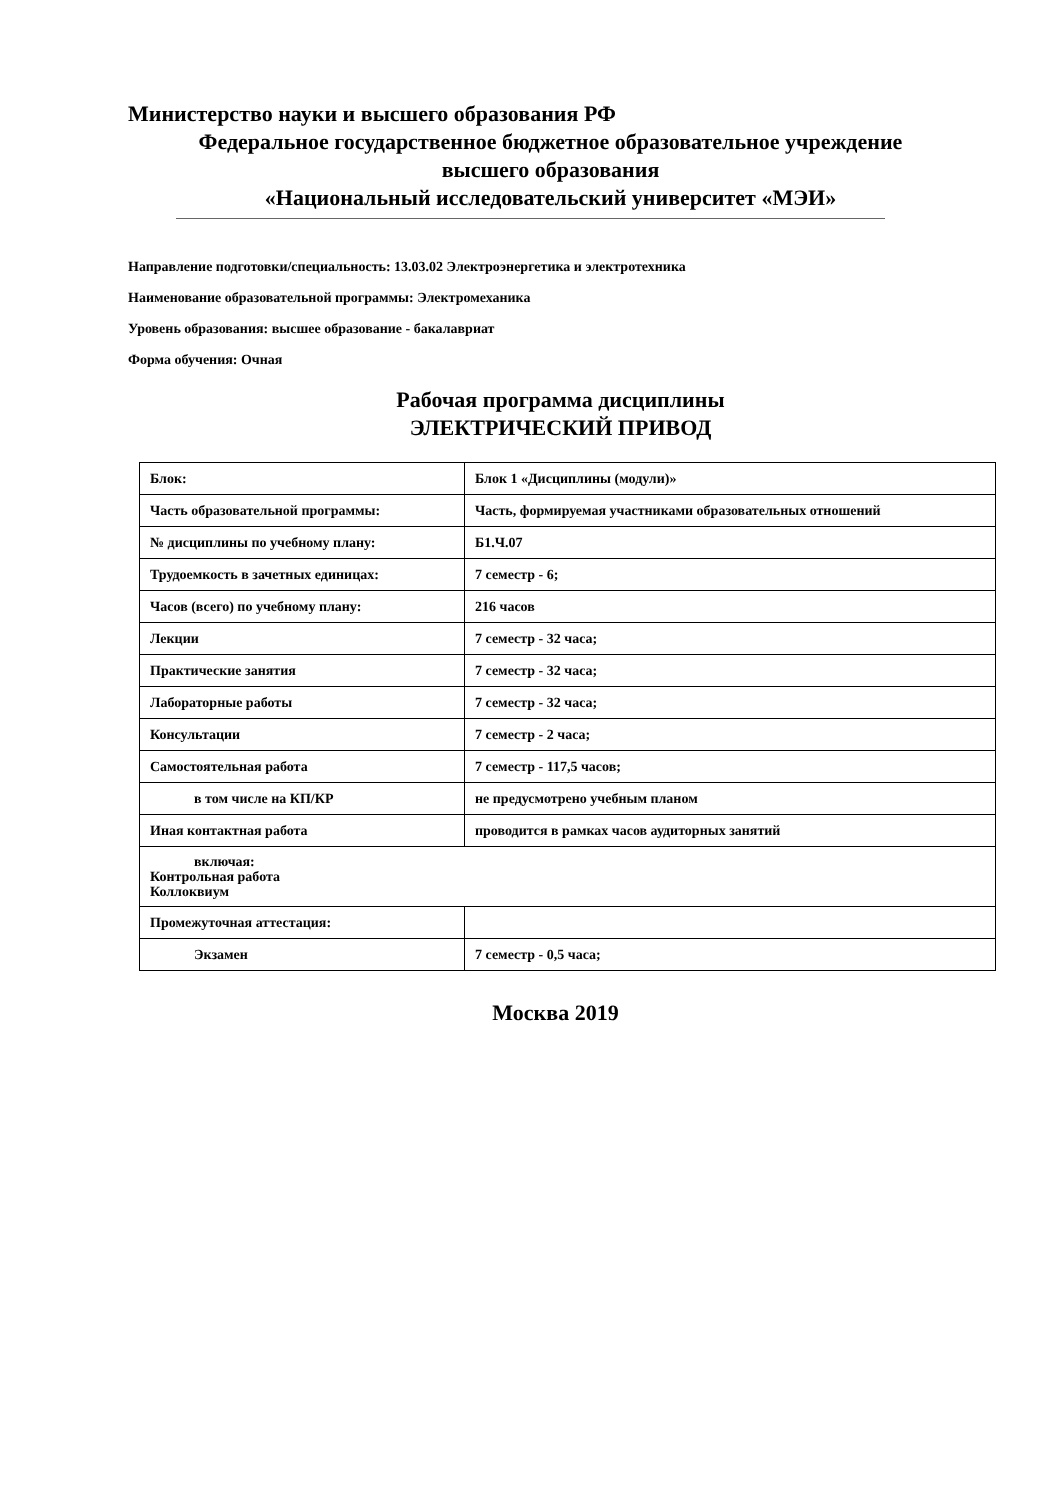Министерство науки и высшего образования РФ
Федеральное государственное бюджетное образовательное учреждение
высшего образования
«Национальный исследовательский университет «МЭИ»
Направление подготовки/специальность: 13.03.02 Электроэнергетика и электротехника
Наименование образовательной программы: Электромеханика
Уровень образования: высшее образование - бакалавриат
Форма обучения: Очная
Рабочая программа дисциплины
ЭЛЕКТРИЧЕСКИЙ ПРИВОД
| Блок: | Блок 1 «Дисциплины (модули)» |
| Часть образовательной программы: | Часть, формируемая участниками образовательных отношений |
| № дисциплины по учебному плану: | Б1.Ч.07 |
| Трудоемкость в зачетных единицах: | 7 семестр - 6; |
| Часов (всего) по учебному плану: | 216 часов |
| Лекции | 7 семестр - 32 часа; |
| Практические занятия | 7 семестр - 32 часа; |
| Лабораторные работы | 7 семестр - 32 часа; |
| Консультации | 7 семестр - 2 часа; |
| Самостоятельная работа | 7 семестр - 117,5 часов; |
| в том числе на КП/КР | не предусмотрено учебным планом |
| Иная контактная работа | проводится в рамках часов аудиторных занятий |
| включая: Контрольная работа Коллоквиум | |
| Промежуточная аттестация: | |
| Экзамен | 7 семестр - 0,5 часа; |
Москва 2019